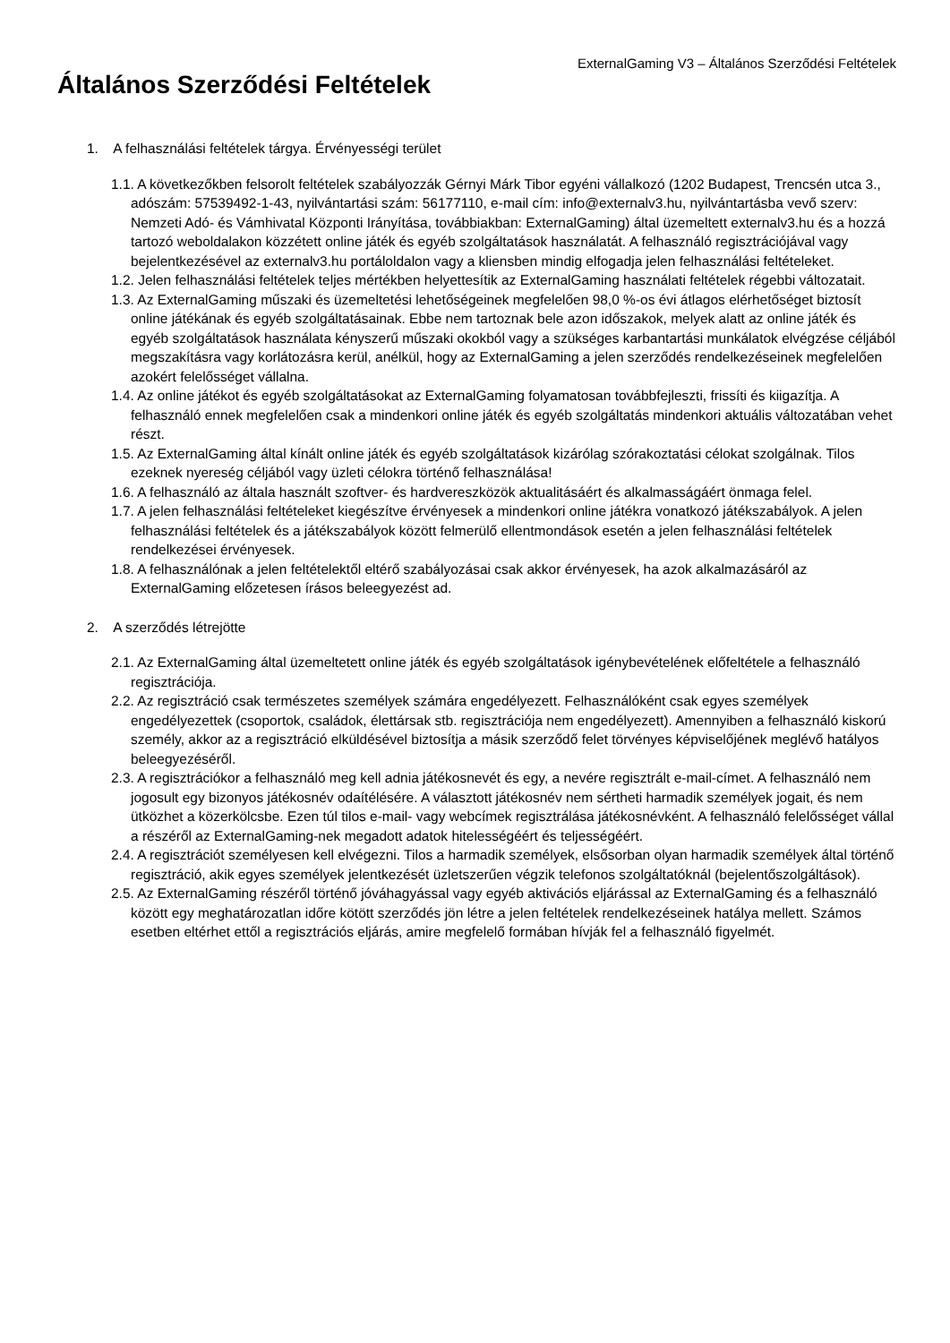ExternalGaming V3 – Általános Szerződési Feltételek
Általános Szerződési Feltételek
1. A felhasználási feltételek tárgya. Érvényességi terület
1.1. A következőkben felsorolt feltételek szabályozzák Gérnyi Márk Tibor egyéni vállalkozó (1202 Budapest, Trencsén utca 3., adószám: 57539492-1-43, nyilvántartási szám: 56177110, e-mail cím: info@externalv3.hu, nyilvántartásba vevő szerv: Nemzeti Adó- és Vámhivatal Központi Irányítása, továbbiakban: ExternalGaming) által üzemeltett externalv3.hu és a hozzá tartozó weboldalakon közzétett online játék és egyéb szolgáltatások használatát. A felhasználó regisztrációjával vagy bejelentkezésével az externalv3.hu portáloldalon vagy a kliensben mindig elfogadja jelen felhasználási feltételeket.
1.2. Jelen felhasználási feltételek teljes mértékben helyettesítik az ExternalGaming használati feltételek régebbi változatait.
1.3. Az ExternalGaming műszaki és üzemeltetési lehetőségeinek megfelelően 98,0 %-os évi átlagos elérhetőséget biztosít online játékának és egyéb szolgáltatásainak. Ebbe nem tartoznak bele azon időszakok, melyek alatt az online játék és egyéb szolgáltatások használata kényszerű műszaki okokból vagy a szükséges karbantartási munkálatok elvégzése céljából megszakításra vagy korlátozásra kerül, anélkül, hogy az ExternalGaming a jelen szerződés rendelkezéseinek megfelelően azokért felelősséget vállalna.
1.4. Az online játékot és egyéb szolgáltatásokat az ExternalGaming folyamatosan továbbfejleszti, frissíti és kiigazítja. A felhasználó ennek megfelelően csak a mindenkori online játék és egyéb szolgáltatás mindenkori aktuális változatában vehet részt.
1.5. Az ExternalGaming által kínált online játék és egyéb szolgáltatások kizárólag szórakoztatási célokat szolgálnak. Tilos ezeknek nyereség céljából vagy üzleti célokra történő felhasználása!
1.6. A felhasználó az általa használt szoftver- és hardvereszközök aktualitásáért és alkalmasságáért önmaga felel.
1.7. A jelen felhasználási feltételeket kiegészítve érvényesek a mindenkori online játékra vonatkozó játékszabályok. A jelen felhasználási feltételek és a játékszabályok között felmerülő ellentmondások esetén a jelen felhasználási feltételek rendelkezései érvényesek.
1.8. A felhasználónak a jelen feltételektől eltérő szabályozásai csak akkor érvényesek, ha azok alkalmazásáról az ExternalGaming előzetesen írásos beleegyezést ad.
2. A szerződés létrejötte
2.1. Az ExternalGaming által üzemeltetett online játék és egyéb szolgáltatások igénybevételének előfeltétele a felhasználó regisztrációja.
2.2. Az regisztráció csak természetes személyek számára engedélyezett. Felhasználóként csak egyes személyek engedélyezettek (csoportok, családok, élettársak stb. regisztrációja nem engedélyezett). Amennyiben a felhasználó kiskorú személy, akkor az a regisztráció elküldésével biztosítja a másik szerződő felet törvényes képviselőjének meglévő hatályos beleegyezéséről.
2.3. A regisztrációkor a felhasználó meg kell adnia játékosnevét és egy, a nevére regisztrált e-mail-címet. A felhasználó nem jogosult egy bizonyos játékosnév odaítélésére. A választott játékosnév nem sértheti harmadik személyek jogait, és nem ütközhet a közerkölcsbe. Ezen túl tilos e-mail- vagy webcímek regisztrálása játékosnévként. A felhasználó felelősséget vállal a részéről az ExternalGaming-nek megadott adatok hitelességéért és teljességéért.
2.4. A regisztrációt személyesen kell elvégezni. Tilos a harmadik személyek, elsősorban olyan harmadik személyek által történő regisztráció, akik egyes személyek jelentkezését üzletszerűen végzik telefonos szolgáltatóknál (bejelentőszolgáltások).
2.5. Az ExternalGaming részéről történő jóváhagyással vagy egyéb aktivációs eljárással az ExternalGaming és a felhasználó között egy meghatározatlan időre kötött szerződés jön létre a jelen feltételek rendelkezéseinek hatálya mellett. Számos esetben eltérhet ettől a regisztrációs eljárás, amire megfelelő formában hívják fel a felhasználó figyelmét.